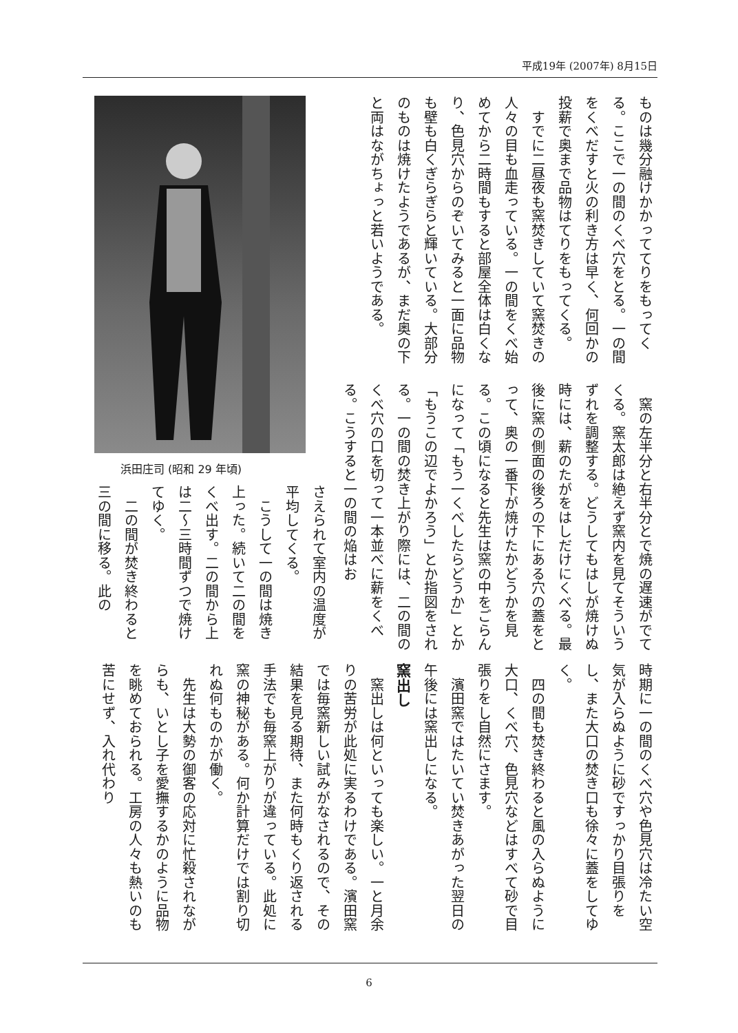平成19年 (2007年) 8月15日
ものは幾分融けかかっててりをもってくる。ここで一の間のくべ穴をとる。一の間をくべだすと火の利き方は早く、何回かの投薪で奥まで品物はてりをもってくる。
　すでに二昼夜も窯焚きしていて窯焚きの人々の目も血走っている。一の間をくべ始めてから二時間もすると部屋全体は白くなり、色見穴からのぞいてみると一面に品物も壁も白くぎらぎらと輝いている。大部分のものは焼けたようであるが、まだ奥の下と両はながちょっと若いようである。
　窯の左半分と右半分とで焼の遅速がでてくる。窯太郎は絶えず窯内を見てそういうずれを調整する。どうしてもはしが焼けぬ時には、薪のたがをはしだけにくべる。最後に窯の側面の後ろの下にある穴の蓋をとって、奥の一番下が焼けたかどうかを見る。この頃になると先生は窯の中をごらんになって「もう一くべしたらどうか」とか「もうこの辺でよかろう」とか指図をされる。一の間の焚き上がり際には、二の間のくべ穴の口を切って一本並べに薪をくべる。こうすると一の間の焔はお
浜田庄司 (昭和 29 年頃)
さえられて室内の温度が平均してくる。
　こうして一の間は焼き上った。続いて二の間をくべ出す。二の間から上は二〜三時間ずつで焼けてゆく。
　二の間が焚き終わると三の間に移る。此の
時期に一の間のくべ穴や色見穴は冷たい空気が入らぬように砂ですっかり目張りをし、また大口の焚き口も徐々に蓋をしてゆく。
　四の間も焚き終わると風の入らぬように大口、くべ穴、色見穴などはすべて砂で目張りをし自然にさます。
　濱田窯ではたいてい焚きあがった翌日の午後には窯出しになる。
窯出し
　窯出しは何といっても楽しい。一と月余りの苦労が此処に実るわけである。濱田窯では毎窯新しい試みがなされるので、その結果を見る期待、また何時もくり返される手法でも毎窯上がりが違っている。此処に窯の神秘がある。何か計算だけでは割り切れぬ何ものかが働く。
　先生は大勢の御客の応対に忙殺されながらも、いとし子を愛撫するかのように品物を眺めておられる。工房の人々も熱いのも苦にせず、入れ代わり
6